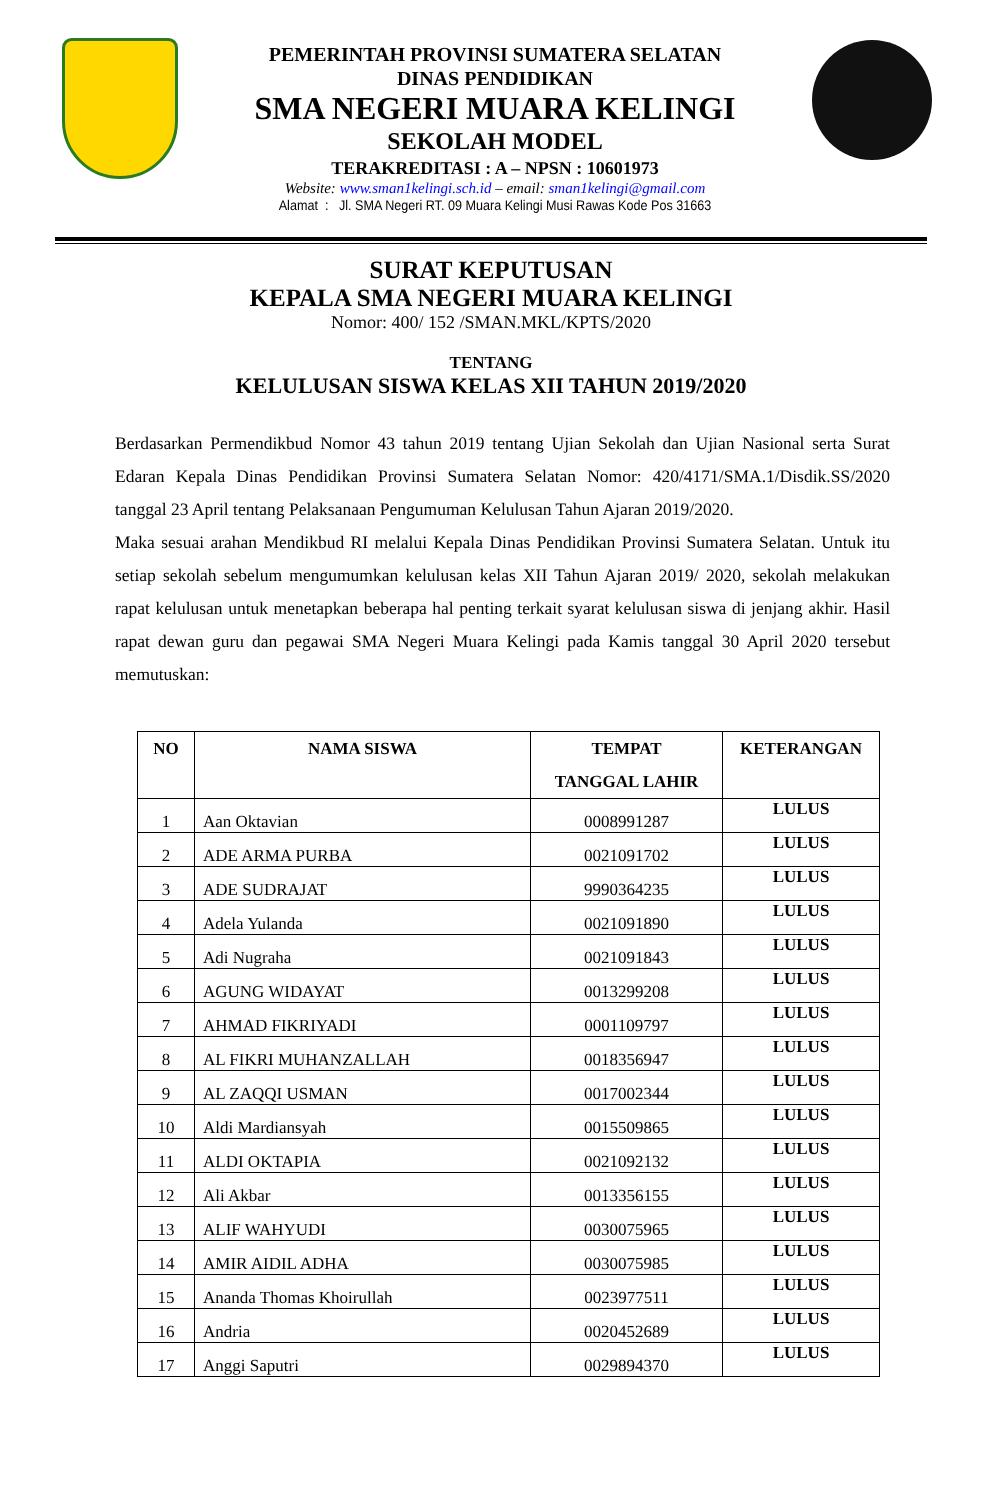PEMERINTAH PROVINSI SUMATERA SELATAN
DINAS PENDIDIKAN
SMA NEGERI MUARA KELINGI
SEKOLAH MODEL
TERAKREDITASI : A – NPSN : 10601973
Website: www.sman1kelingi.sch.id – email: sman1kelingi@gmail.com
Alamat : Jl. SMA Negeri RT. 09 Muara Kelingi Musi Rawas Kode Pos 31663
SURAT KEPUTUSAN
KEPALA SMA NEGERI MUARA KELINGI
Nomor: 400/ 152 /SMAN.MKL/KPTS/2020
TENTANG
KELULUSAN SISWA KELAS XII TAHUN 2019/2020
Berdasarkan Permendikbud Nomor 43 tahun 2019 tentang Ujian Sekolah dan Ujian Nasional serta Surat Edaran Kepala Dinas Pendidikan Provinsi Sumatera Selatan Nomor: 420/4171/SMA.1/Disdik.SS/2020 tanggal 23 April tentang Pelaksanaan Pengumuman Kelulusan Tahun Ajaran 2019/2020.
Maka sesuai arahan Mendikbud RI melalui Kepala Dinas Pendidikan Provinsi Sumatera Selatan. Untuk itu setiap sekolah sebelum mengumumkan kelulusan kelas XII Tahun Ajaran 2019/ 2020, sekolah melakukan rapat kelulusan untuk menetapkan beberapa hal penting terkait syarat kelulusan siswa di jenjang akhir. Hasil rapat dewan guru dan pegawai SMA Negeri Muara Kelingi pada Kamis tanggal 30 April 2020 tersebut memutuskan:
| NO | NAMA SISWA | TEMPAT TANGGAL LAHIR | KETERANGAN |
| --- | --- | --- | --- |
| 1 | Aan Oktavian | 0008991287 | LULUS |
| 2 | ADE ARMA PURBA | 0021091702 | LULUS |
| 3 | ADE SUDRAJAT | 9990364235 | LULUS |
| 4 | Adela Yulanda | 0021091890 | LULUS |
| 5 | Adi Nugraha | 0021091843 | LULUS |
| 6 | AGUNG WIDAYAT | 0013299208 | LULUS |
| 7 | AHMAD FIKRIYADI | 0001109797 | LULUS |
| 8 | AL FIKRI MUHANZALLAH | 0018356947 | LULUS |
| 9 | AL ZAQQI USMAN | 0017002344 | LULUS |
| 10 | Aldi Mardiansyah | 0015509865 | LULUS |
| 11 | ALDI OKTAPIA | 0021092132 | LULUS |
| 12 | Ali Akbar | 0013356155 | LULUS |
| 13 | ALIF WAHYUDI | 0030075965 | LULUS |
| 14 | AMIR AIDIL ADHA | 0030075985 | LULUS |
| 15 | Ananda Thomas Khoirullah | 0023977511 | LULUS |
| 16 | Andria | 0020452689 | LULUS |
| 17 | Anggi Saputri | 0029894370 | LULUS |